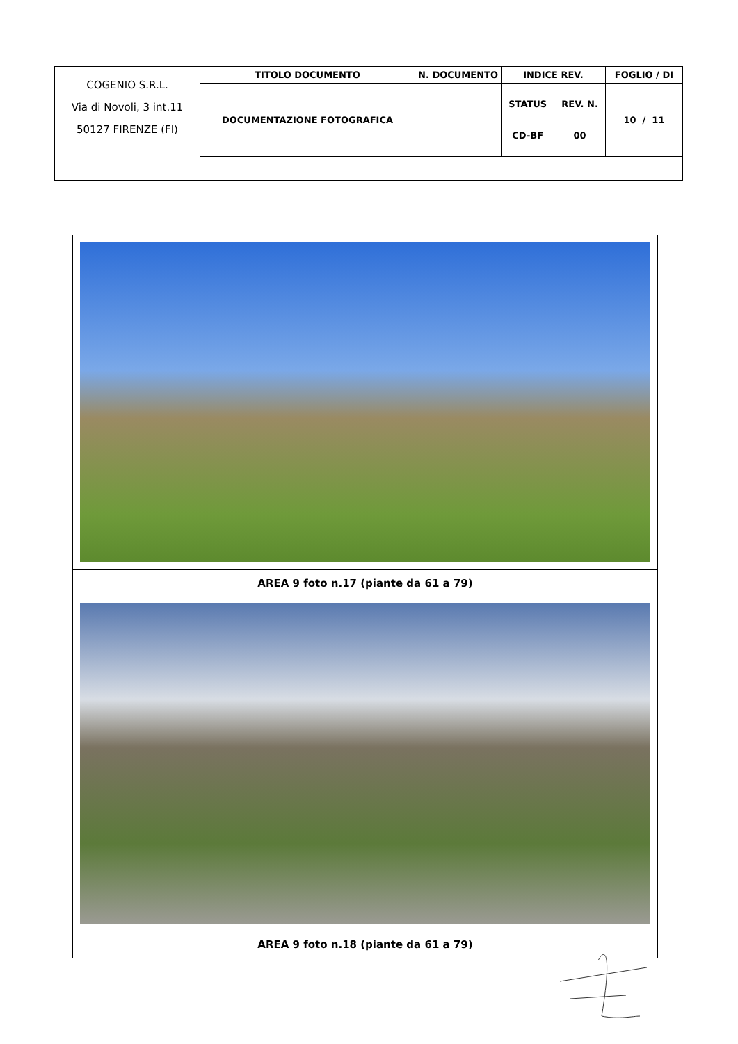| COGENIO S.R.L. Via di Novoli, 3 int.11 50127 FIRENZE (FI) | TITOLO DOCUMENTO | N. DOCUMENTO | INDICE REV. | | FOGLIO / DI |
| | DOCUMENTAZIONE FOTOGRAFICA | | STATUS CD-BF | REV. N. 00 | 10 / 11 |
AREA 9 foto n.17 (piante da 61 a 79)
AREA 9 foto n.18 (piante da 61 a 79)